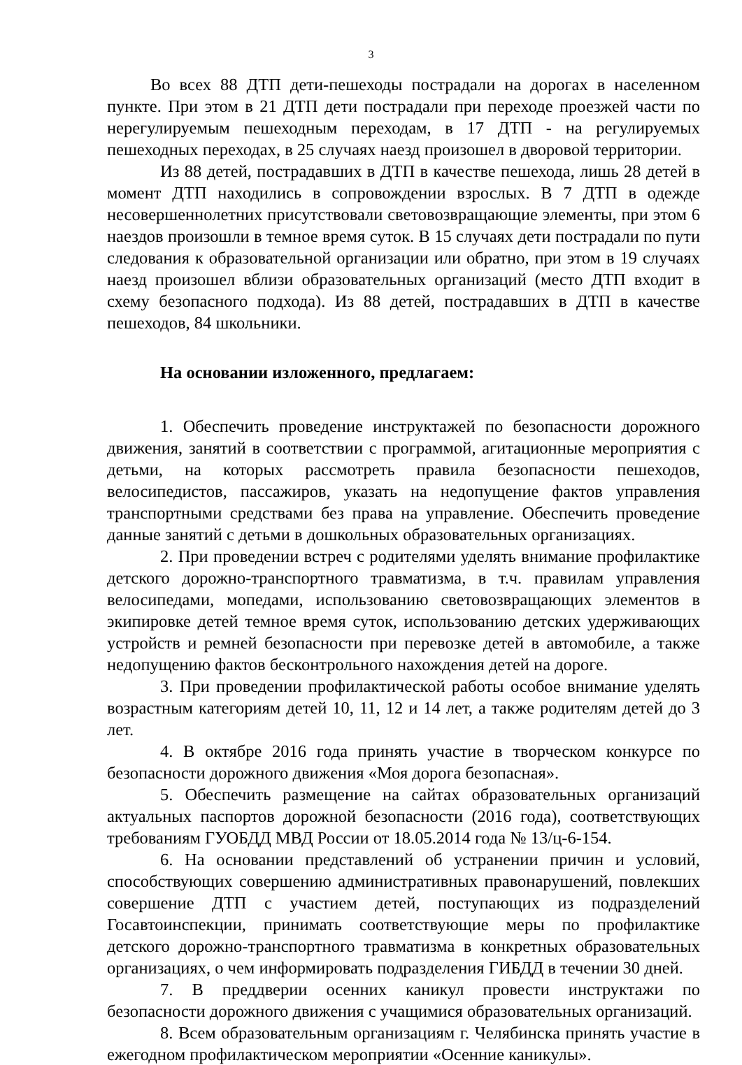3
Во всех 88 ДТП дети-пешеходы пострадали на дорогах в населенном пункте. При этом в 21 ДТП дети пострадали при переходе проезжей части по нерегулируемым пешеходным переходам, в 17 ДТП - на регулируемых пешеходных переходах, в 25 случаях наезд произошел в дворовой территории.
Из 88 детей, пострадавших в ДТП в качестве пешехода, лишь 28 детей в момент ДТП находились в сопровождении взрослых. В 7 ДТП в одежде несовершеннолетних присутствовали световозвращающие элементы, при этом 6 наездов произошли в темное время суток. В 15 случаях дети пострадали по пути следования к образовательной организации или обратно, при этом в 19 случаях наезд произошел вблизи образовательных организаций (место ДТП входит в схему безопасного подхода). Из 88 детей, пострадавших в ДТП в качестве пешеходов, 84 школьники.
На основании изложенного, предлагаем:
1. Обеспечить проведение инструктажей по безопасности дорожного движения, занятий в соответствии с программой, агитационные мероприятия с детьми, на которых рассмотреть правила безопасности пешеходов, велосипедистов, пассажиров, указать на недопущение фактов управления транспортными средствами без права на управление. Обеспечить проведение данные занятий с детьми в дошкольных образовательных организациях.
2. При проведении встреч с родителями уделять внимание профилактике детского дорожно-транспортного травматизма, в т.ч. правилам управления велосипедами, мопедами, использованию световозвращающих элементов в экипировке детей темное время суток, использованию детских удерживающих устройств и ремней безопасности при перевозке детей в автомобиле, а также недопущению фактов бесконтрольного нахождения детей на дороге.
3. При проведении профилактической работы особое внимание уделять возрастным категориям детей 10, 11, 12 и 14 лет, а также родителям детей до 3 лет.
4. В октябре 2016 года принять участие в творческом конкурсе по безопасности дорожного движения «Моя дорога безопасная».
5. Обеспечить размещение на сайтах образовательных организаций актуальных паспортов дорожной безопасности (2016 года), соответствующих требованиям ГУОБДД МВД России от 18.05.2014 года № 13/ц-6-154.
6. На основании представлений об устранении причин и условий, способствующих совершению административных правонарушений, повлекших совершение ДТП с участием детей, поступающих из подразделений Госавтоинспекции, принимать соответствующие меры по профилактике детского дорожно-транспортного травматизма в конкретных образовательных организациях, о чем информировать подразделения ГИБДД в течении 30 дней.
7. В преддверии осенних каникул провести инструктажи по безопасности дорожного движения с учащимися образовательных организаций.
8. Всем образовательным организациям г. Челябинска принять участие в ежегодном профилактическом мероприятии «Осенние каникулы».